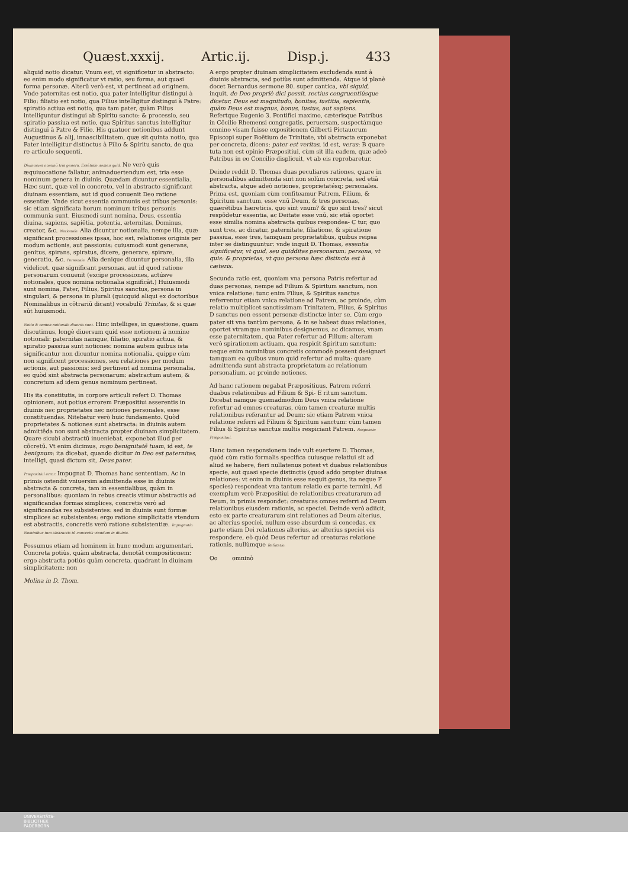Quæst.xxxij. Artic.ij. Disp.j. 433
aliquid notio dicatur. Vnum est, vt significetur in abstracto: eo enim modo significatur vt ratio, seu forma, aut quasi forma personæ. Alterū verò est, vt pertineat ad originem. Vnde paternitas est notio, qua pater intelligitur distingui à Filio: filiatio est notio, qua Filius intelligitur distingui à Patre: spiratio actiua est notio, qua tam pater, quàm Filius intelliguntur distingui ab Spiritu sancto: & processio, seu spiratio passiua est notio, qua Spiritus sanctus intelligitur distingui à Patre & Filio. His quatuor notionibus addunt Augustinus & alij, innascibilitatem, quæ sit quinta notio, qua Pater intelligitur distinctus à Filio & Spiritu sancto, de qua re articulo sequenti.
Diuinorum nominū tria genera. Essētiale nomen quid. Ne verò quis æquiuocatione fallatur, animaduertendum est, tria esse nominum genera in diuinis. Quædam dicuntur essentialia. Hæc sunt, quæ vel in concreto, vel in abstracto significant diuinam essentiam, aut id quod conuenit Deo ratione essentiæ. Vnde sicut essentia communis est tribus personis: sic etiam significata horum nominum tribus personis communia sunt. Eiusmodi sunt nomina, Deus, essentia diuina, sapiens, sapiētia, potentia, æternitas, Dominus, creator, &c. Notionale. Alia dicuntur notionalia, nempe illa, quæ significant processiones ipsas, hoc est, relationes originis per modum actionis, aut passionis: cuiusmodi sunt generans, genitus, spirans, spiratus, dicere, generare, spirare, generatio, &c. Personale. Alia denique dicuntur personalia, illa videlicet, quæ significant personas, aut id quod ratione personarum conuenit (excipe processiones, actúsve notionales, quos nomina notionalia significāt.) Huiusmodi sunt nomina, Pater, Filius, Spiritus sanctus, persona in singulari, & persona in plurali (quicquid aliqui ex doctoribus Nominalibus in cōtrariū dicant) vocabulū Trinitas, & si quæ sūt huiusmodi.
Notio & nomen notionale diuersa sunt. Hinc intelliges, in quæstione, quam discutimus, longè diuersum quid esse notionem à nomine notionali: paternitas namque, filiatio, spiratio actiua, & spiratio passiua sunt notiones: nomina autem quibus ista significantur non dicuntur nomina notionalia, quippe cùm non significent processiones, seu relationes per modum actionis, aut passionis: sed pertinent ad nomina personalia, eo quòd sint abstracta personarum: abstractum autem, & concretum ad idem genus nominum pertineat.
His ita constitutis, in corpore articuli refert D. Thomas opinionem, aut potius errorem Præpositiui asserentis in diuinis nec proprietates nec notiones personales, esse constituendas. Nitebatur verò huic fundamento. Quòd proprietates & notiones sunt abstracta: in diuinis autem admittēda non sunt abstracta propter diuinam simplicitatem. Quare sicubi abstractū inueniebat, exponebat illud per cōcretū. Vt enim dicimus, rogo benignitatē tuam, id est, te benignum: ita dicebat, quando dicitur in Deo est paternitas, intelligi, quasi dictum sit, Deus pater.
Præpositiui error. Impugnat D. Thomas hanc sententiam. Ac in primis ostendit vniuersim admittenda esse in diuinis abstracta & concreta, tam in essentialibus, quàm in personalibus: quoniam in rebus creatis vtimur abstractis ad significandas formas simplices, concretis verò ad significandas res subsistentes: sed in diuinis sunt formæ simplices ac subsistentes: ergo ratione simplicitatis vtendum est abstractis, concretis verò ratione subsistentiæ. Impugnatio. Nominibus tum abstractis tū concretis vtendum in diuinis.
Possumus etiam ad hominem in hunc modum argumentari. Concreta potiùs, quàm abstracta, denotāt compositionem: ergo abstracta potiùs quàm concreta, quadrant in diuinam simplicitatem: non
Molina in D. Thom.
A ergo propter diuinam simplicitatem excludenda sunt à diuinis abstracta, sed potiùs sunt admittenda. Atque id planè docet Bernardus sermone 80. super cantica, vbi siquid, inquit, de Deo propriè dici possit, rectius congruentiúsque dicetur, Deus est magnitudo, bonitas, iustitia, sapientia, quàm Deus est magnus, bonus, iustus, aut sapiens. Refertque Eugenio 3. Pontifici maximo, cæterisque Patribus in Cōcilio Rhemensi congregatis, peruersam, suspectámque omnino visam fuisse expositionem Gilberti Pictauorum Episcopi super Boëtium de Trinitate, vbi abstracta exponebat per concreta, dicens: pater est veritas, id est, verus: B quare tuta non est opinio Præpositiui, cùm sit illa eadem, quæ adeò Patribus in eo Concilio displicuit, vt ab eis reprobaretur.
Deinde reddit D. Thomas duas peculiares rationes, quare in personalibus admittenda sint non solùm concreta, sed etiā abstracta, atque adeò notiones, proprietatésq; personales. Prima est, quoniam cùm confiteamur Patrem, Filium, & Spiritum sanctum, esse vnū Deum, & tres personas, quærétibus hæreticis, quo sint vnum? & quo sint tres? sicut respōdetur essentia, ac Deitate esse vnū, sic etiā oportet esse similia nomina abstracta quibus respondea- C tur, quo sunt tres, ac dicatur, paternitate, filiatione, & spiratione passiua, esse tres, tamquam proprietatibus, quibus reipsa inter se distinguuntur: vnde inquit D. Thomas, essentia significatur, vt quid, seu quidditas personarum: persona, vt quis: & proprietas, vt quo persona hæc distincta est à cæteris.
Secunda ratio est, quoniam vna persona Patris refertur ad duas personas, nempe ad Filium & Spiritum sanctum, non vnica relatione: tunc enim Filius, & Spiritus sanctus referrentur etiam vnica relatione ad Patrem, ac proinde, cùm relatio multiplicet sanctissimam Trinitatem, Filius, & Spiritus D sanctus non essent personæ distinctæ inter se. Cùm ergo pater sit vna tantùm persona, & in se habeat duas relationes, oportet vtramque nominibus designemus, ac dicamus, vnam esse paternitatem, qua Pater refertur ad Filium: alteram verò spirationem actiuam, qua respicit Spiritum sanctum: neque enim nominibus concretis commodè possent designari tamquam ea quibus vnum quid refertur ad multa: quare admittenda sunt abstracta proprietatum ac relationum personalium, ac proinde notiones.
Ad hanc rationem negabat Præpositiuus, Patrem referri duabus relationibus ad Filium & Spi- E ritum sanctum. Dicebat namque quemadmodum Deus vnica relatione refertur ad omnes creaturas, cùm tamen creaturæ multis relationibus referantur ad Deum: sic etiam Patrem vnica relatione referri ad Filium & Spiritum sanctum: cùm tamen Filius & Spiritus sanctus multis respiciant Patrem. Responsio Præpositiui.
Hanc tamen responsionem inde vult euertere D. Thomas, quòd cùm ratio formalis specifica cuiusque relatiui sit ad aliud se habere, fieri nullatenus potest vt duabus relationibus specie, aut quasi specie distinctis (quod addo propter diuinas relationes: vt enim in diuinis esse nequit genus, ita neque F species) respondeat vna tantum relatio ex parte termini. Ad exemplum verò Præpositiui de relationibus creaturarum ad Deum, in primis respondet: creaturas omnes referri ad Deum relationibus eiusdem rationis, ac speciei. Deinde verò adiicit, esto ex parte creaturarum sint relationes ad Deum alterius, ac alterius speciei, nullum esse absurdum si concedas, ex parte etiam Dei relationes alterius, ac alterius speciei eis respondere, eò quòd Deus refertur ad creaturas relatione rationis, nullúmque Refutatio.
Oo omninò
UNIVERSITÄTS-
BIBLIOTHEK
PADERBORN